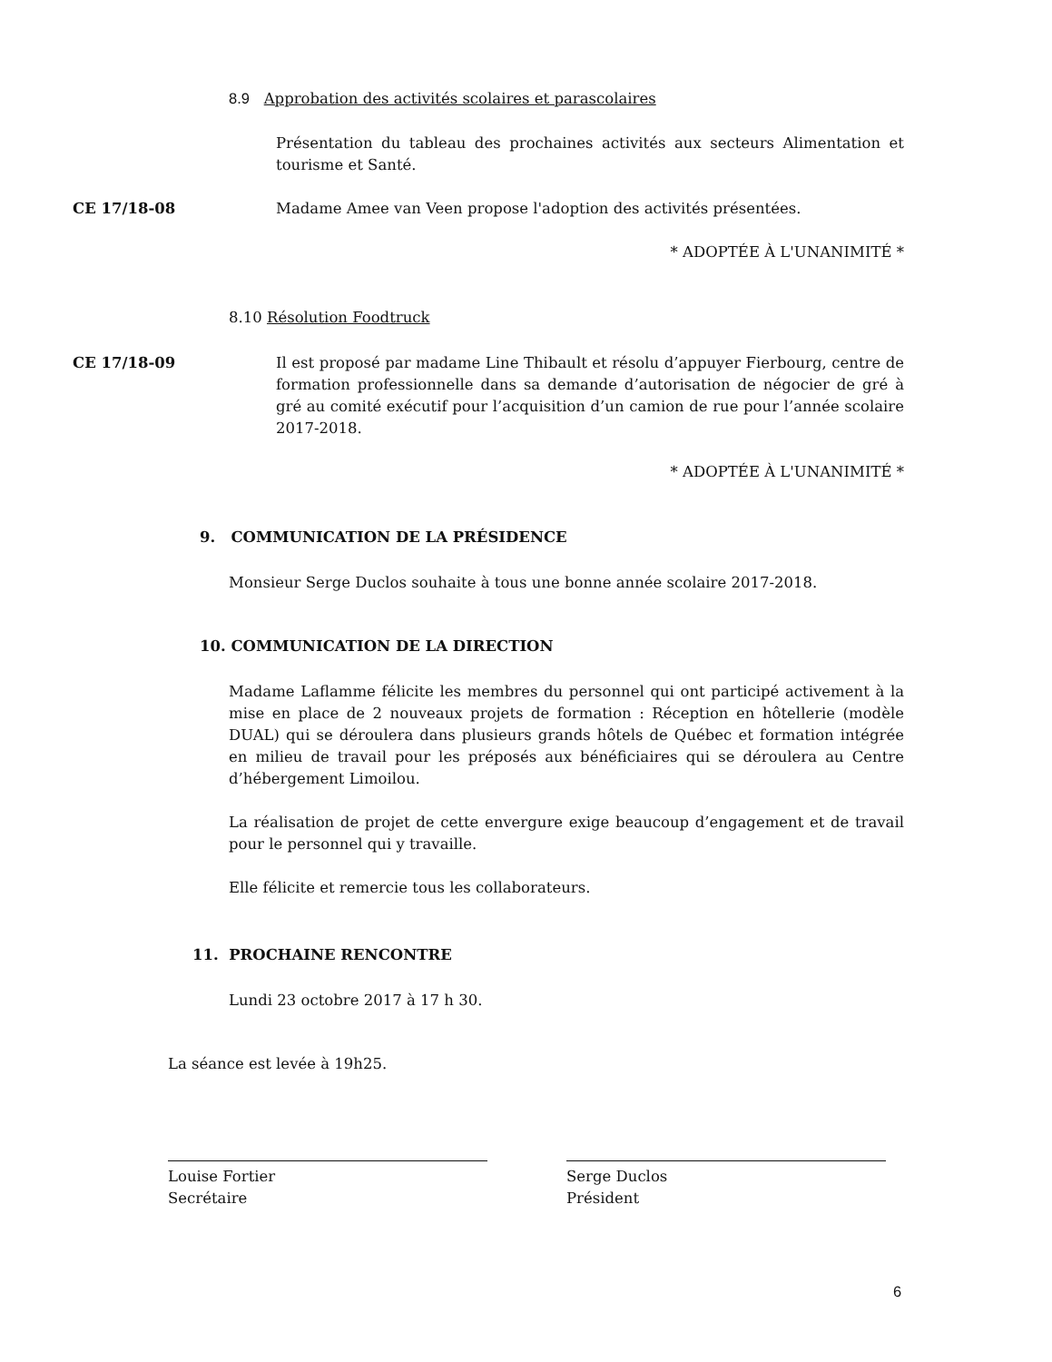8.9 Approbation des activités scolaires et parascolaires
Présentation du tableau des prochaines activités aux secteurs Alimentation et tourisme et Santé.
CE 17/18-08
Madame Amee van Veen propose l'adoption des activités présentées.
* ADOPTÉE À L'UNANIMITÉ *
8.10 Résolution Foodtruck
CE 17/18-09
Il est proposé par madame Line Thibault et résolu d’appuyer Fierbourg, centre de formation professionnelle dans sa demande d’autorisation de négocier de gré à gré au comité exécutif pour l’acquisition d’un camion de rue pour l’année scolaire 2017-2018.
* ADOPTÉE À L'UNANIMITÉ *
9. COMMUNICATION DE LA PRÉSIDENCE
Monsieur Serge Duclos souhaite à tous une bonne année scolaire 2017-2018.
10. COMMUNICATION DE LA DIRECTION
Madame Laflamme félicite les membres du personnel qui ont participé activement à la mise en place de 2 nouveaux projets de formation : Réception en hôtellerie (modèle DUAL) qui se déroulera dans plusieurs grands hôtels de Québec et formation intégrée en milieu de travail pour les préposés aux bénéficiaires qui se déroulera au Centre d’hébergement Limoilou.
La réalisation de projet de cette envergure exige beaucoup d’engagement et de travail pour le personnel qui y travaille.
Elle félicite et remercie tous les collaborateurs.
11. PROCHAINE RENCONTRE
Lundi 23 octobre 2017 à 17 h 30.
La séance est levée à 19h25.
Louise Fortier
Secrétaire
Serge Duclos
Président
6